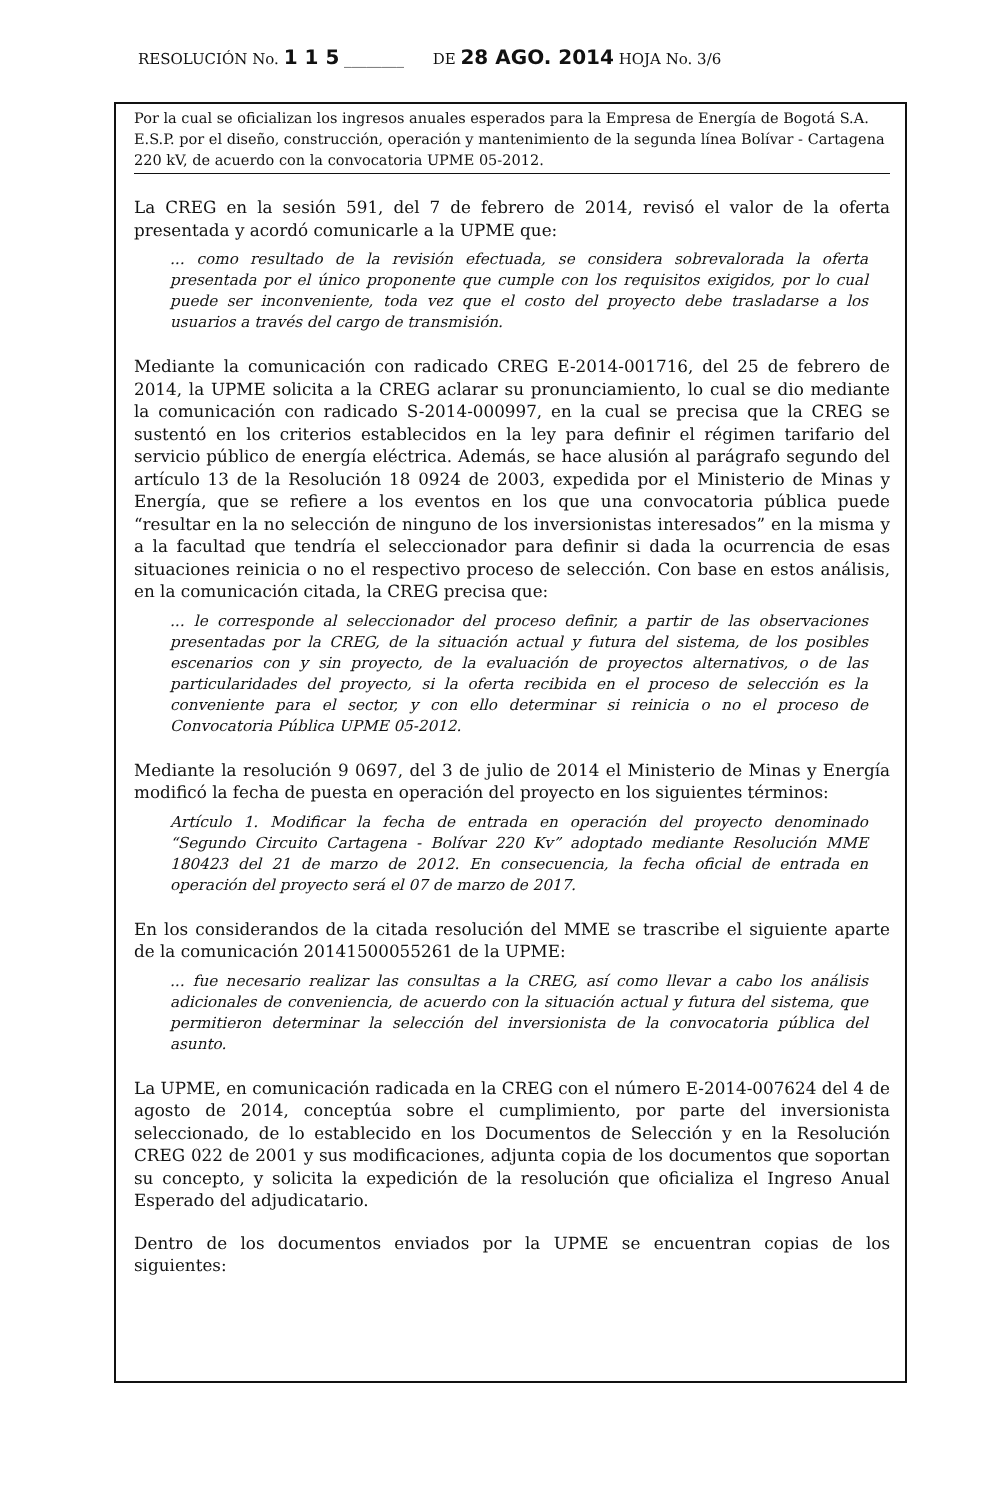RESOLUCIÓN No. 1 1 5 ________ DE 28 AGO. 2014 HOJA No. 3/6
Por la cual se oficializan los ingresos anuales esperados para la Empresa de Energía de Bogotá S.A. E.S.P. por el diseño, construcción, operación y mantenimiento de la segunda línea Bolívar - Cartagena 220 kV, de acuerdo con la convocatoria UPME 05-2012.
La CREG en la sesión 591, del 7 de febrero de 2014, revisó el valor de la oferta presentada y acordó comunicarle a la UPME que:
... como resultado de la revisión efectuada, se considera sobrevalorada la oferta presentada por el único proponente que cumple con los requisitos exigidos, por lo cual puede ser inconveniente, toda vez que el costo del proyecto debe trasladarse a los usuarios a través del cargo de transmisión.
Mediante la comunicación con radicado CREG E-2014-001716, del 25 de febrero de 2014, la UPME solicita a la CREG aclarar su pronunciamiento, lo cual se dio mediante la comunicación con radicado S-2014-000997, en la cual se precisa que la CREG se sustentó en los criterios establecidos en la ley para definir el régimen tarifario del servicio público de energía eléctrica. Además, se hace alusión al parágrafo segundo del artículo 13 de la Resolución 18 0924 de 2003, expedida por el Ministerio de Minas y Energía, que se refiere a los eventos en los que una convocatoria pública puede “resultar en la no selección de ninguno de los inversionistas interesados” en la misma y a la facultad que tendría el seleccionador para definir si dada la ocurrencia de esas situaciones reinicia o no el respectivo proceso de selección. Con base en estos análisis, en la comunicación citada, la CREG precisa que:
... le corresponde al seleccionador del proceso definir, a partir de las observaciones presentadas por la CREG, de la situación actual y futura del sistema, de los posibles escenarios con y sin proyecto, de la evaluación de proyectos alternativos, o de las particularidades del proyecto, si la oferta recibida en el proceso de selección es la conveniente para el sector, y con ello determinar si reinicia o no el proceso de Convocatoria Pública UPME 05-2012.
Mediante la resolución 9 0697, del 3 de julio de 2014 el Ministerio de Minas y Energía modificó la fecha de puesta en operación del proyecto en los siguientes términos:
Artículo 1. Modificar la fecha de entrada en operación del proyecto denominado “Segundo Circuito Cartagena - Bolívar 220 Kv” adoptado mediante Resolución MME 180423 del 21 de marzo de 2012. En consecuencia, la fecha oficial de entrada en operación del proyecto será el 07 de marzo de 2017.
En los considerandos de la citada resolución del MME se trascribe el siguiente aparte de la comunicación 20141500055261 de la UPME:
... fue necesario realizar las consultas a la CREG, así como llevar a cabo los análisis adicionales de conveniencia, de acuerdo con la situación actual y futura del sistema, que permitieron determinar la selección del inversionista de la convocatoria pública del asunto.
La UPME, en comunicación radicada en la CREG con el número E-2014-007624 del 4 de agosto de 2014, conceptúa sobre el cumplimiento, por parte del inversionista seleccionado, de lo establecido en los Documentos de Selección y en la Resolución CREG 022 de 2001 y sus modificaciones, adjunta copia de los documentos que soportan su concepto, y solicita la expedición de la resolución que oficializa el Ingreso Anual Esperado del adjudicatario.
Dentro de los documentos enviados por la UPME se encuentran copias de los siguientes: